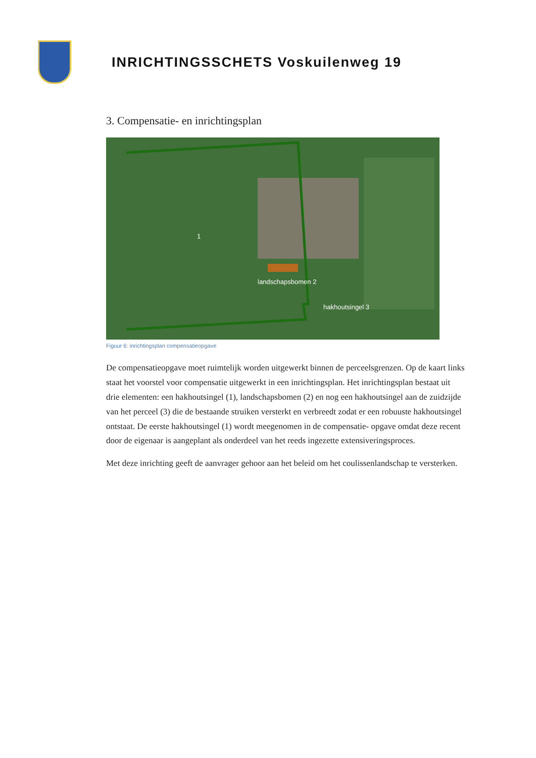INRICHTINGSSCHETS Voskuilenweg 19
3. Compensatie- en inrichtingsplan
1
landschapsbomen 2
hakhoutsingel 3
Figuur 6: inrichtingsplan compensatieopgave
De compensatieopgave moet ruimtelijk worden uitgewerkt binnen de perceelsgrenzen. Op de kaart links staat het voorstel voor compensatie uitgewerkt in een inrichtingsplan. Het inrichtingsplan bestaat uit drie elementen: een hakhoutsingel (1), landschapsbomen (2) en nog een hakhoutsingel aan de zuidzijde van het perceel (3) die de bestaande struiken versterkt en verbreedt zodat er een robuuste hakhoutsingel ontstaat. De eerste hakhoutsingel (1) wordt meegenomen in de compensatie- opgave omdat deze recent door de eigenaar is aangeplant als onderdeel van het reeds ingezette extensiveringsproces.
Met deze inrichting geeft de aanvrager gehoor aan het beleid om het coulissenlandschap te versterken.